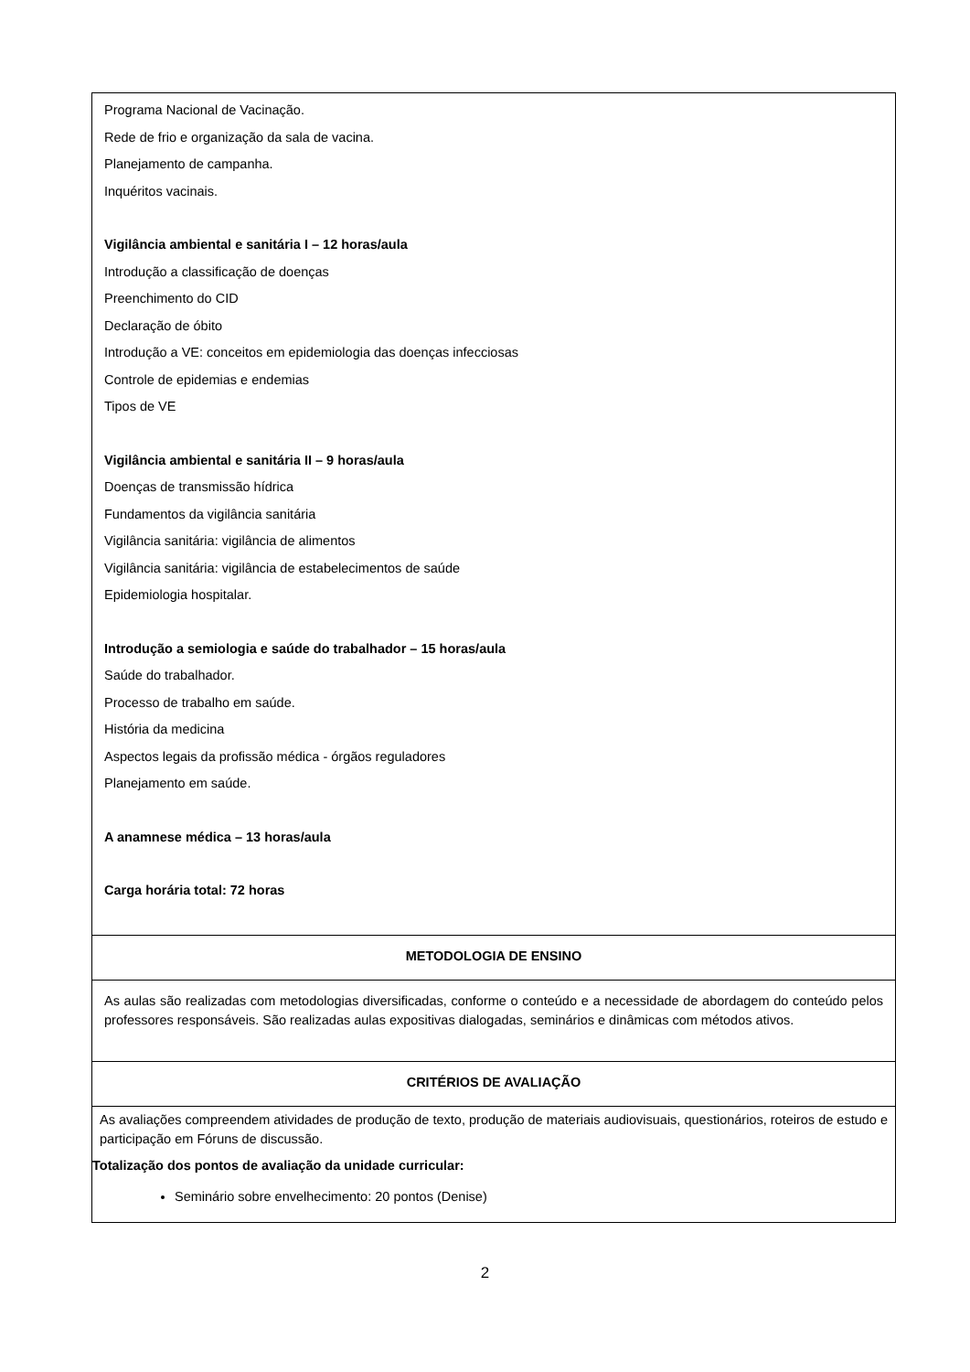| Programa Nacional de Vacinação. Rede de frio e organização da sala de vacina. Planejamento de campanha. Inquéritos vacinais. Vigilância ambiental e sanitária I – 12 horas/aula Introdução a classificação de doenças Preenchimento do CID Declaração de óbito Introdução a VE: conceitos em epidemiologia das doenças infecciosas Controle de epidemias e endemias Tipos de VE Vigilância ambiental e sanitária II – 9 horas/aula Doenças de transmissão hídrica Fundamentos da vigilância sanitária Vigilância sanitária: vigilância de alimentos Vigilância sanitária: vigilância de estabelecimentos de saúde Epidemiologia hospitalar. Introdução a semiologia e saúde do trabalhador – 15 horas/aula Saúde do trabalhador. Processo de trabalho em saúde. História da medicina Aspectos legais da profissão médica - órgãos reguladores Planejamento em saúde. A anamnese médica – 13 horas/aula Carga horária total: 72 horas |
| METODOLOGIA DE ENSINO |
| As aulas são realizadas com metodologias diversificadas, conforme o conteúdo e a necessidade de abordagem do conteúdo pelos professores responsáveis. São realizadas aulas expositivas dialogadas, seminários e dinâmicas com métodos ativos. |
| CRITÉRIOS DE AVALIAÇÃO |
| As avaliações compreendem atividades de produção de texto, produção de materiais audiovisuais, questionários, roteiros de estudo e participação em Fóruns de discussão. Totalização dos pontos de avaliação da unidade curricular: Seminário sobre envelhecimento: 20 pontos (Denise) |
2